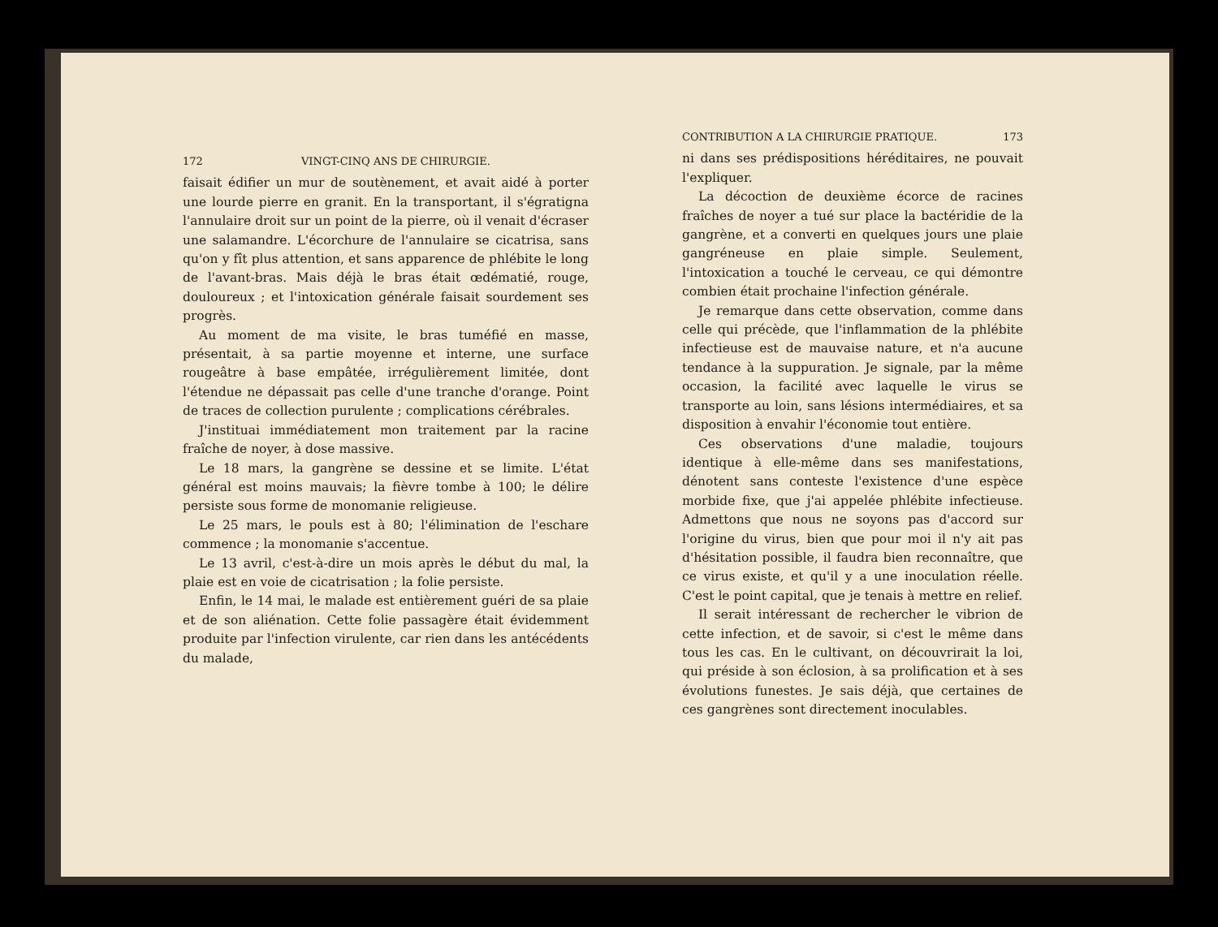172 VINGT-CINQ ANS DE CHIRURGIE.
faisait édifier un mur de soutènement, et avait aidé à porter une lourde pierre en granit. En la transportant, il s'égratigna l'annulaire droit sur un point de la pierre, où il venait d'écraser une salamandre. L'écorchure de l'annulaire se cicatrisa, sans qu'on y fît plus attention, et sans apparence de phlébite le long de l'avant-bras. Mais déjà le bras était œdématié, rouge, douloureux ; et l'intoxication générale faisait sourdement ses progrès.
Au moment de ma visite, le bras tuméfié en masse, présentait, à sa partie moyenne et interne, une surface rougeâtre à base empâtée, irrégulièrement limitée, dont l'étendue ne dépassait pas celle d'une tranche d'orange. Point de traces de collection purulente ; complications cérébrales.
J'instituai immédiatement mon traitement par la racine fraîche de noyer, à dose massive.
Le 18 mars, la gangrène se dessine et se limite. L'état général est moins mauvais; la fièvre tombe à 100; le délire persiste sous forme de monomanie religieuse.
Le 25 mars, le pouls est à 80; l'élimination de l'eschare commence ; la monomanie s'accentue.
Le 13 avril, c'est-à-dire un mois après le début du mal, la plaie est en voie de cicatrisation ; la folie persiste.
Enfin, le 14 mai, le malade est entièrement guéri de sa plaie et de son aliénation. Cette folie passagère était évidemment produite par l'infection virulente, car rien dans les antécédents du malade,
CONTRIBUTION A LA CHIRURGIE PRATIQUE. 173
ni dans ses prédispositions héréditaires, ne pouvait l'expliquer.
La décoction de deuxième écorce de racines fraîches de noyer a tué sur place la bactéridie de la gangrène, et a converti en quelques jours une plaie gangréneuse en plaie simple. Seulement, l'intoxication a touché le cerveau, ce qui démontre combien était prochaine l'infection générale.
Je remarque dans cette observation, comme dans celle qui précède, que l'inflammation de la phlébite infectieuse est de mauvaise nature, et n'a aucune tendance à la suppuration. Je signale, par la même occasion, la facilité avec laquelle le virus se transporte au loin, sans lésions intermédiaires, et sa disposition à envahir l'économie tout entière.
Ces observations d'une maladie, toujours identique à elle-même dans ses manifestations, dénotent sans conteste l'existence d'une espèce morbide fixe, que j'ai appelée phlébite infectieuse. Admettons que nous ne soyons pas d'accord sur l'origine du virus, bien que pour moi il n'y ait pas d'hésitation possible, il faudra bien reconnaître, que ce virus existe, et qu'il y a une inoculation réelle. C'est le point capital, que je tenais à mettre en relief.
Il serait intéressant de rechercher le vibrion de cette infection, et de savoir, si c'est le même dans tous les cas. En le cultivant, on découvrirait la loi, qui préside à son éclosion, à sa prolification et à ses évolutions funestes. Je sais déjà, que certaines de ces gangrènes sont directement inoculables.